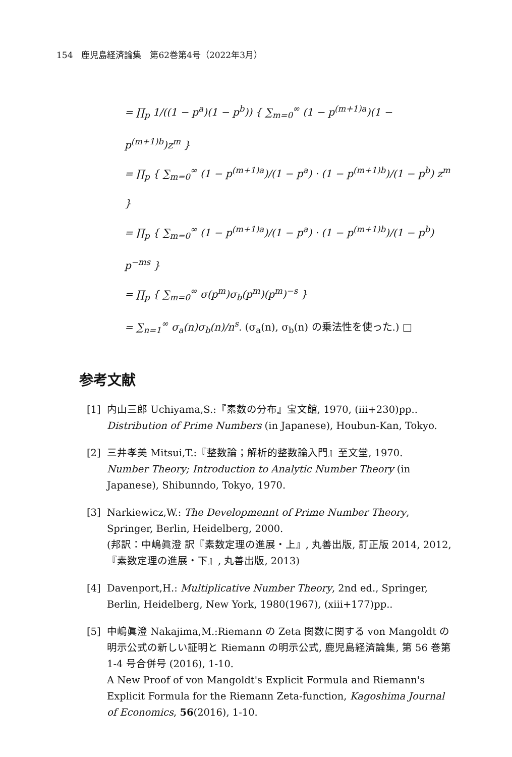154　鹿児島経済論集　第62巻第4号（2022年3月）
= ∏<sub>p</sub> 1/((1 − p<sup>a</sup>)(1 − p<sup>b</sup>)) { ∑<sub>m=0</sub><sup>∞</sup> (1 − p<sup>(m+1)a</sup>)(1 − p<sup>(m+1)b</sup>)z<sup>m</sup> }
= ∏<sub>p</sub> { ∑<sub>m=0</sub><sup>∞</sup> (1 − p<sup>(m+1)a</sup>)/(1 − p<sup>a</sup>) · (1 − p<sup>(m+1)b</sup>)/(1 − p<sup>b</sup>) z<sup>m</sup> }
= ∏<sub>p</sub> { ∑<sub>m=0</sub><sup>∞</sup> (1 − p<sup>(m+1)a</sup>)/(1 − p<sup>a</sup>) · (1 − p<sup>(m+1)b</sup>)/(1 − p<sup>b</sup>) p<sup>−ms</sup> }
= ∏<sub>p</sub> { ∑<sub>m=0</sub><sup>∞</sup> σ(p<sup>m</sup>)σ<sub>b</sub>(p<sup>m</sup>)(p<sup>m</sup>)<sup>−s</sup> }
= ∑<sub>n=1</sub><sup>∞</sup> σ<sub>a</sub>(n)σ<sub>b</sub>(n)/n<sup>s</sup>. (σ<sub>a</sub>(n), σ<sub>b</sub>(n) の乗法性を使った.) □
参考文献
[1] 内山三郎 Uchiyama,S.:『素数の分布』宝文館, 1970, (iii+230)pp..
Distribution of Prime Numbers (in Japanese), Houbun-Kan, Tokyo.
[2] 三井孝美 Mitsui,T.:『整数論；解析的整数論入門』至文堂, 1970.
Number Theory; Introduction to Analytic Number Theory (in Japanese), Shibunndo, Tokyo, 1970.
[3] Narkiewicz,W.: The Developmennt of Prime Number Theory, Springer, Berlin, Heidelberg, 2000.
(邦訳：中嶋眞澄 訳『素数定理の進展・上』, 丸善出版, 訂正版 2014, 2012, 『素数定理の進展・下』, 丸善出版, 2013)
[4] Davenport,H.: Multiplicative Number Theory, 2nd ed., Springer, Berlin, Heidelberg, New York, 1980(1967), (xiii+177)pp..
[5] 中嶋眞澄 Nakajima,M.:Riemann の Zeta 関数に関する von Mangoldt の明示公式の新しい証明と Riemann の明示公式, 鹿児島経済論集, 第 56 巻第 1-4 号合併号 (2016), 1-10.
A New Proof of von Mangoldt's Explicit Formula and Riemann's Explicit Formula for the Riemann Zeta-function, Kagoshima Journal of Economics, 56(2016), 1-10.